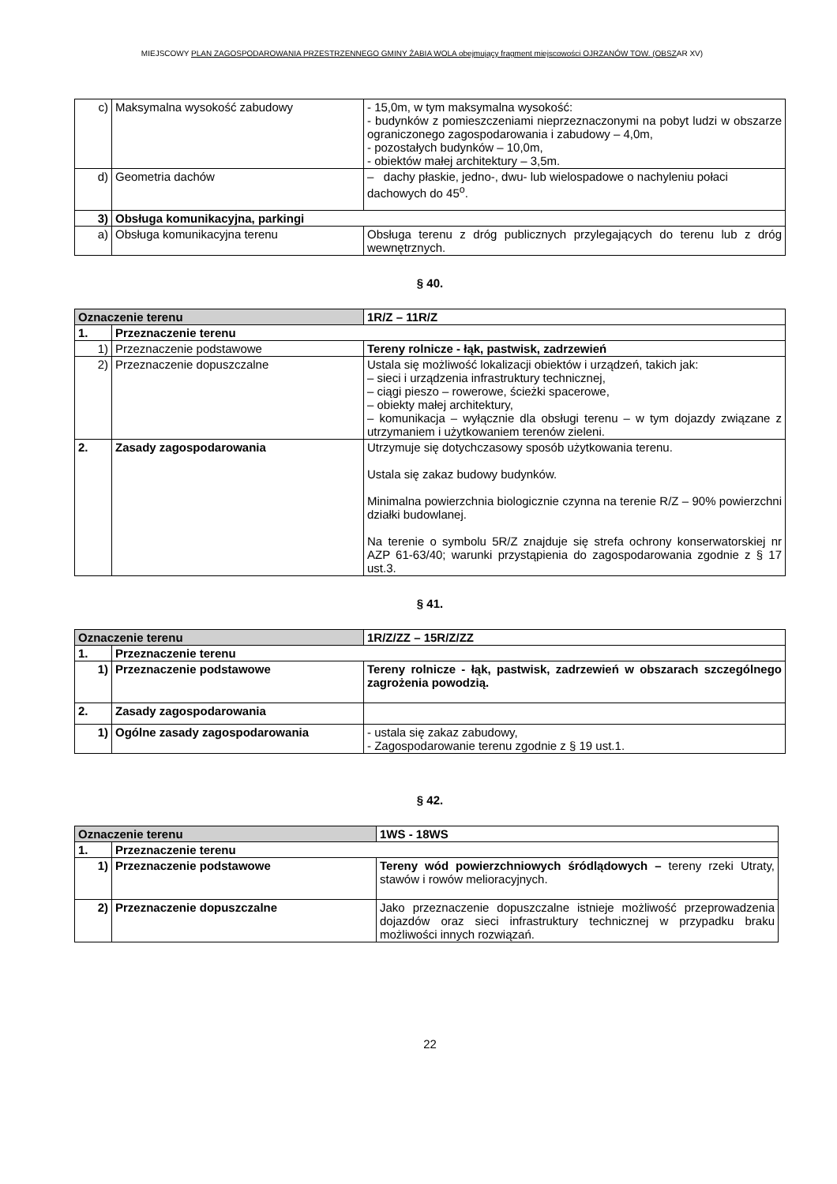MIEJSCOWY PLAN ZAGOSPODAROWANIA PRZESTRZENNEGO GMINY ŻABIA WOLA obejmujący fragment miejscowości OJRZANÓW TOW. (OBSZAR XV)
| c) | Maksymalna wysokość zabudowy | - 15,0m, w tym maksymalna wysokość: - budynków z pomieszczeniami nieprzeznaczonymi na pobyt ludzi w obszarze ograniczonego zagospodarowania i zabudowy – 4,0m, - pozostałych budynków – 10,0m, - obiektów małej architektury – 3,5m. |
| d) | Geometria dachów | – dachy płaskie, jedno-, dwu- lub wielospadowe o nachyleniu połaci dachowych do 45<sup>o</sup>. |
| 3) | Obsługa komunikacyjna, parkingi | |
| a) | Obsługa komunikacyjna terenu | Obsługa terenu z dróg publicznych przylegających do terenu lub z dróg wewnętrznych. |
§ 40.
| Oznaczenie terenu | | 1R/Z – 11R/Z |
| 1. | Przeznaczenie terenu | |
| 1) | Przeznaczenie podstawowe | Tereny rolnicze - łąk, pastwisk, zadrzewień |
| 2) | Przeznaczenie dopuszczalne | Ustala się możliwość lokalizacji obiektów i urządzeń, takich jak: – sieci i urządzenia infrastruktury technicznej, – ciągi pieszo – rowerowe, ścieżki spacerowe, – obiekty małej architektury, – komunikacja – wyłącznie dla obsługi terenu – w tym dojazdy związane z utrzymaniem i użytkowaniem terenów zieleni. |
| 2. | Zasady zagospodarowania | Utrzymuje się dotychczasowy sposób użytkowania terenu. Ustala się zakaz budowy budynków. Minimalna powierzchnia biologicznie czynna na terenie R/Z – 90% powierzchni działki budowlanej. Na terenie o symbolu 5R/Z znajduje się strefa ochrony konserwatorskiej nr AZP 61-63/40; warunki przystąpienia do zagospodarowania zgodnie z § 17 ust.3. |
§ 41.
| Oznaczenie terenu | | 1R/Z/ZZ – 15R/Z/ZZ |
| 1. | Przeznaczenie terenu | |
| 1) | Przeznaczenie podstawowe | Tereny rolnicze - łąk, pastwisk, zadrzewień w obszarach szczególnego zagrożenia powodzią. |
| 2. | Zasady zagospodarowania | |
| 1) | Ogólne zasady zagospodarowania | - ustala się zakaz zabudowy, - Zagospodarowanie terenu zgodnie z § 19 ust.1. |
§ 42.
| Oznaczenie terenu | | 1WS - 18WS |
| 1. | Przeznaczenie terenu | |
| 1) | Przeznaczenie podstawowe | Tereny wód powierzchniowych śródlądowych – tereny rzeki Utraty, stawów i rowów melioracyjnych. |
| 2) | Przeznaczenie dopuszczalne | Jako przeznaczenie dopuszczalne istnieje możliwość przeprowadzenia dojazdów oraz sieci infrastruktury technicznej w przypadku braku możliwości innych rozwiązań. |
22